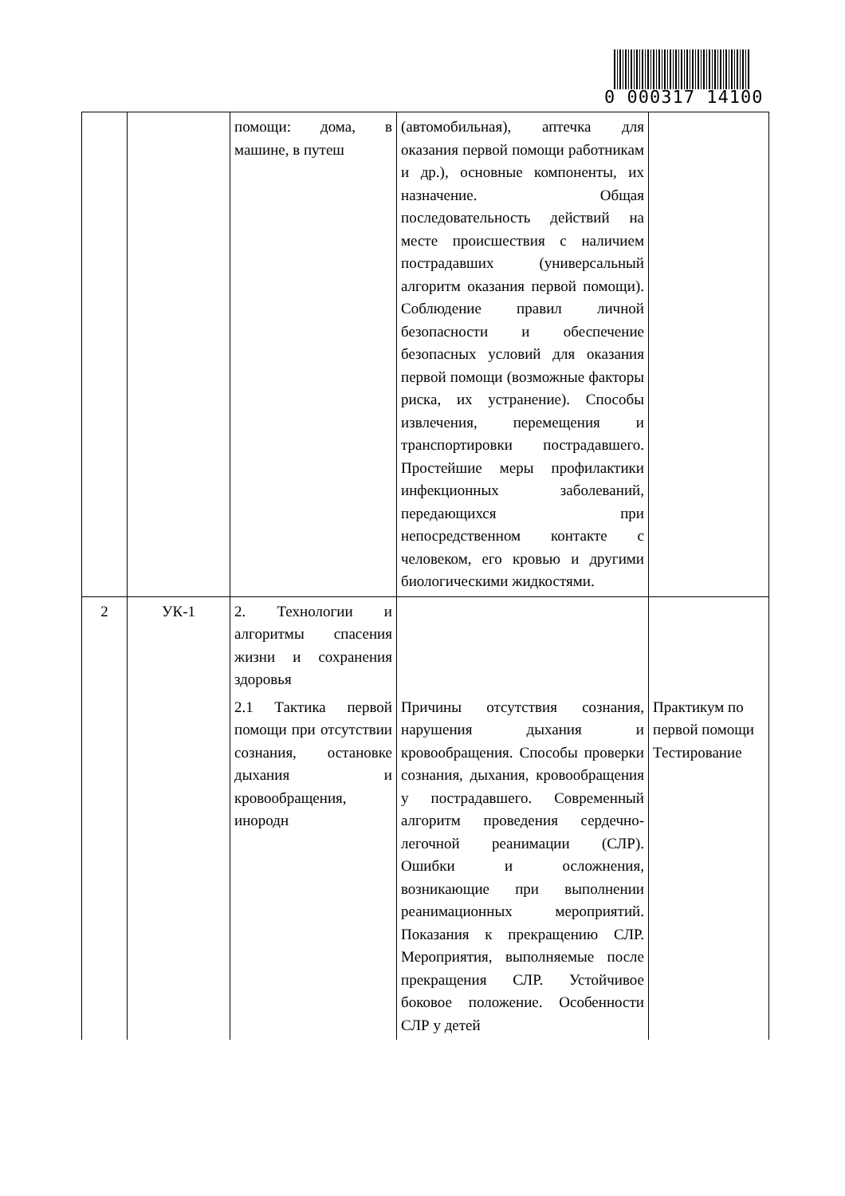0 000317 14100
| | | помощи: дома, в машине, в путеш | (автомобильная), аптечка для оказания первой помощи работникам и др.), основные компоненты, их назначение. Общая последовательность действий на месте происшествия с наличием пострадавших (универсальный алгоритм оказания первой помощи). Соблюдение правил личной безопасности и обеспечение безопасных условий для оказания первой помощи (возможные факторы риска, их устранение). Способы извлечения, перемещения и транспортировки пострадавшего. Простейшие меры профилактики инфекционных заболеваний, передающихся при непосредственном контакте с человеком, его кровью и другими биологическими жидкостями. | |
| 2 | УК-1 | 2. Технологии и алгоритмы спасения жизни и сохранения здоровья 2.1 Тактика первой помощи при отсутствии сознания, остановке дыхания и кровообращения, инородн | Причины отсутствия сознания, нарушения дыхания и кровообращения. Способы проверки сознания, дыхания, кровообращения у пострадавшего. Современный алгоритм проведения сердечно-легочной реанимации (СЛР). Ошибки и осложнения, возникающие при выполнении реанимационных мероприятий. Показания к прекращению СЛР. Мероприятия, выполняемые после прекращения СЛР. Устойчивое боковое положение. Особенности СЛР у детей | Практикум по первой помощи Тестирование |